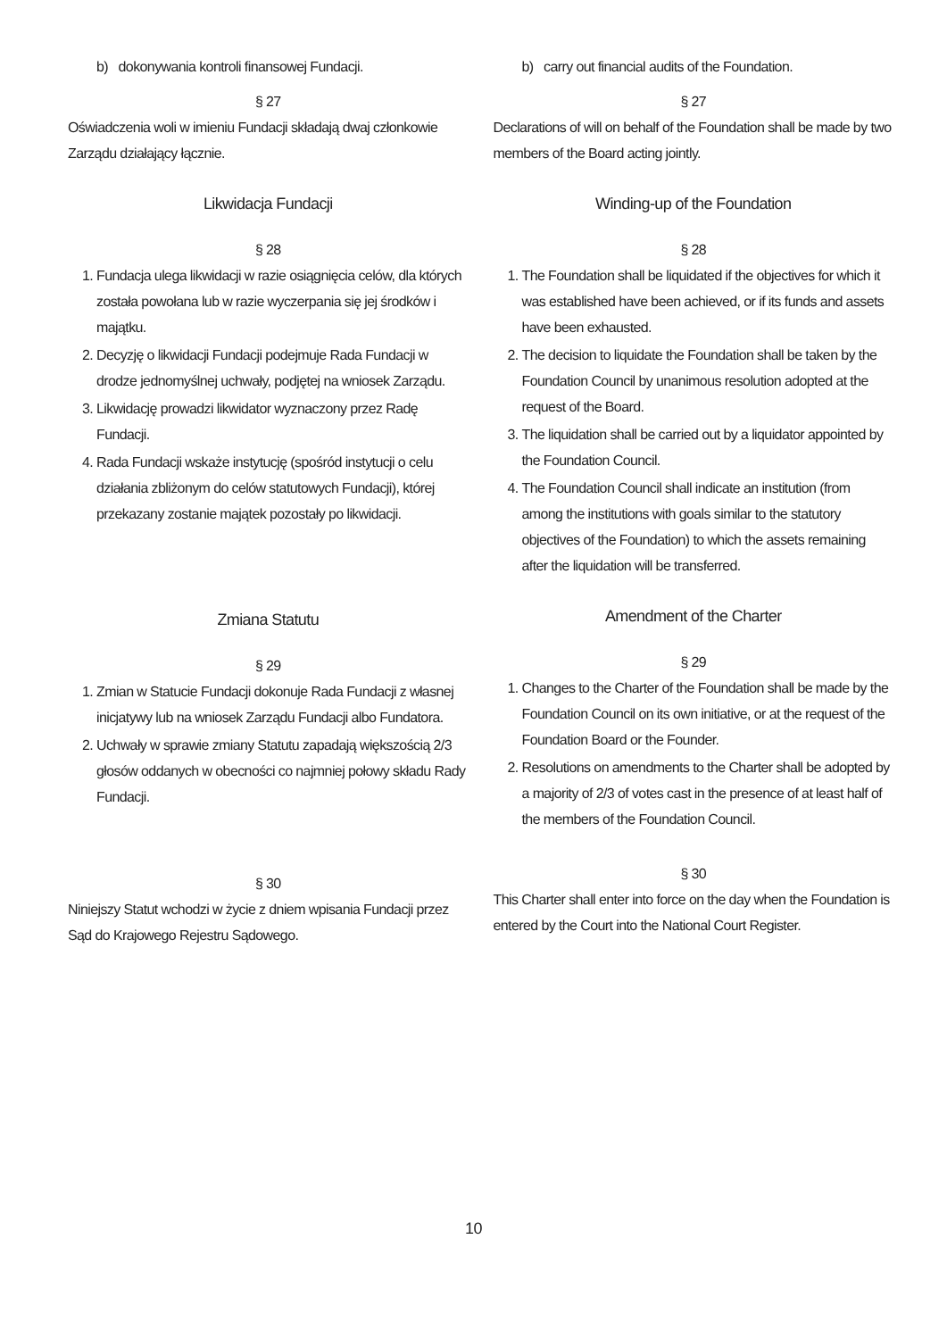b) dokonywania kontroli finansowej Fundacji.
§ 27
Oświadczenia woli w imieniu Fundacji składają dwaj członkowie Zarządu działający łącznie.
Likwidacja Fundacji
§ 28
1. Fundacja ulega likwidacji w razie osiągnięcia celów, dla których została powołana lub w razie wyczerpania się jej środków i majątku.
2. Decyzję o likwidacji Fundacji podejmuje Rada Fundacji w drodze jednomyślnej uchwały, podjętej na wniosek Zarządu.
3. Likwidację prowadzi likwidator wyznaczony przez Radę Fundacji.
4. Rada Fundacji wskaże instytucję (spośród instytucji o celu działania zbliżonym do celów statutowych Fundacji), której przekazany zostanie majątek pozostały po likwidacji.
Zmiana Statutu
§ 29
1. Zmian w Statucie Fundacji dokonuje Rada Fundacji z własnej inicjatywy lub na wniosek Zarządu Fundacji albo Fundatora.
2. Uchwały w sprawie zmiany Statutu zapadają większością 2/3 głosów oddanych w obecności co najmniej połowy składu Rady Fundacji.
§ 30
Niniejszy Statut wchodzi w życie z dniem wpisania Fundacji przez Sąd do Krajowego Rejestru Sądowego.
b) carry out financial audits of the Foundation.
§ 27
Declarations of will on behalf of the Foundation shall be made by two members of the Board acting jointly.
Winding-up of the Foundation
§ 28
1. The Foundation shall be liquidated if the objectives for which it was established have been achieved, or if its funds and assets have been exhausted.
2. The decision to liquidate the Foundation shall be taken by the Foundation Council by unanimous resolution adopted at the request of the Board.
3. The liquidation shall be carried out by a liquidator appointed by the Foundation Council.
4. The Foundation Council shall indicate an institution (from among the institutions with goals similar to the statutory objectives of the Foundation) to which the assets remaining after the liquidation will be transferred.
Amendment of the Charter
§ 29
1. Changes to the Charter of the Foundation shall be made by the Foundation Council on its own initiative, or at the request of the Foundation Board or the Founder.
2. Resolutions on amendments to the Charter shall be adopted by a majority of 2/3 of votes cast in the presence of at least half of the members of the Foundation Council.
§ 30
This Charter shall enter into force on the day when the Foundation is entered by the Court into the National Court Register.
10